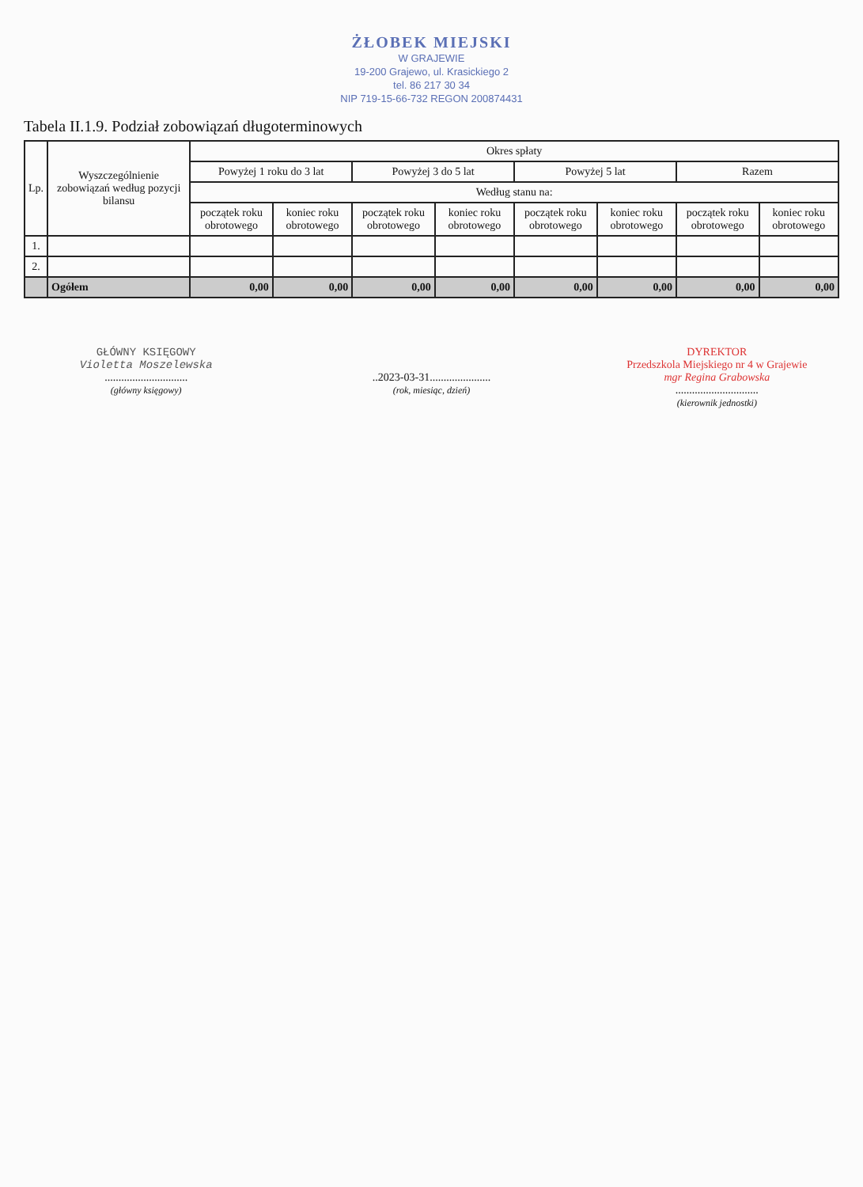ŻŁOBEK MIEJSKI
W GRAJEWIE
19-200 Grajewo, ul. Krasickiego 2
tel. 86 217 30 34
NIP 719-15-66-732 REGON 200874431
Tabela II.1.9. Podział zobowiązań długoterminowych
| Lp. | Wyszczególnienie zobowiązań według pozycji bilansu | Okres spłaty | | | | | | | |
| --- | --- | --- | --- | --- | --- | --- | --- | --- | --- |
| | | Powyżej 1 roku do 3 lat | | Powyżej 3 do 5 lat | | Powyżej 5 lat | | Razem | |
| | | Według stanu na: | | | | | | | |
| | | początek roku obrotowego | koniec roku obrotowego | początek roku obrotowego | koniec roku obrotowego | początek roku obrotowego | koniec roku obrotowego | początek roku obrotowego | koniec roku obrotowego |
| 1. | | | | | | | | | |
| 2. | | | | | | | | | |
| | Ogółem | 0,00 | 0,00 | 0,00 | 0,00 | 0,00 | 0,00 | 0,00 | 0,00 |
GŁÓWNY KSIĘGOWY
Violetta Moszelewska
..............................
(główny księgowy)
..2023-03-31......................
(rok, miesiąc, dzień)
DYREKTOR
Przedszkola Miejskiego nr 4 w Grajewie
mgr Regina Grabowska
..............................
(kierownik jednostki)